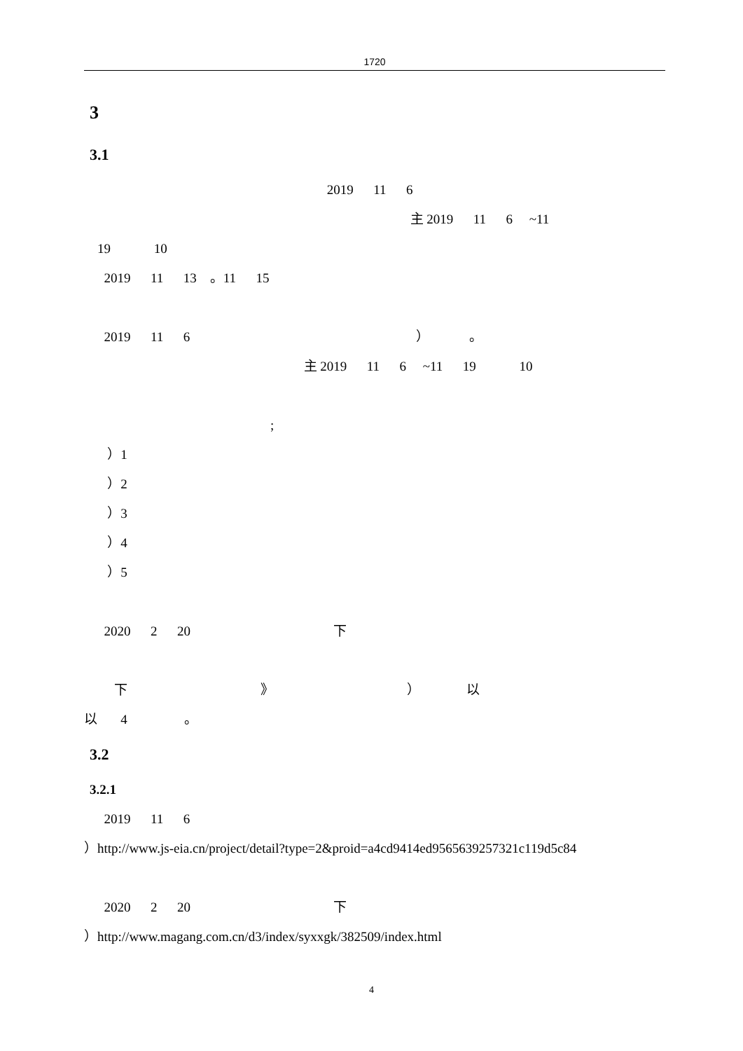1720
3
3.1
2019 11 6
主 2019 11 6 ~11
19 10
2019 11 13 。11 15
2019 11 6 ） 。
主 2019 11 6 ~11 19 10
;
）1
）2
）3
）4
）5
2020 2 20 下
下 》 ） 以
以 4 。
3.2
3.2.1
2019 11 6
）http://www.js-eia.cn/project/detail?type=2&proid=a4cd9414ed9565639257321c119d5c84
2020 2 20 下
）http://www.magang.com.cn/d3/index/syxxgk/382509/index.html
4